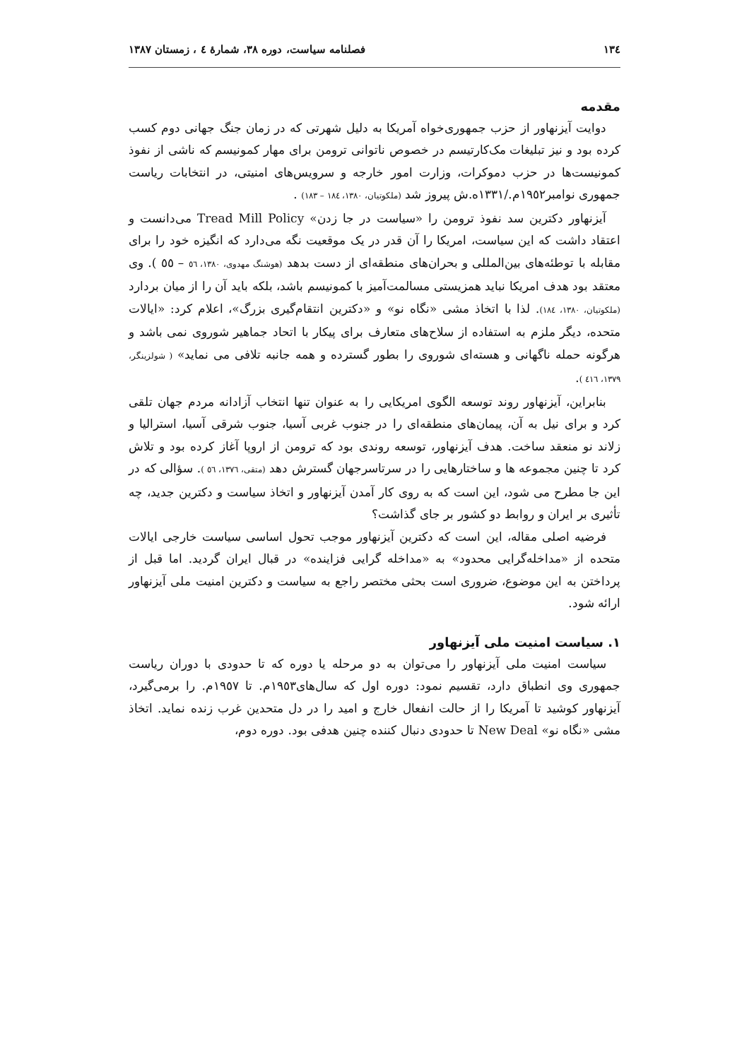١٣٤ فصلنامه سیاست، دوره ٣٨، شمارهٔ ٤ ، زمستان ١٣٨٧
مقدمه
دوایت آیزنهاور از حزب جمهوری‌خواه آمریکا به دلیل شهرتی که در زمان جنگ جهانی دوم کسب کرده بود و نیز تبلیغات مک‌کارتیسم در خصوص ناتوانی ترومن برای مهار کمونیسم که ناشی از نفوذ کمونیست‌ها در حزب دموکرات، وزارت امور خارجه و سرویس‌های امنیتی، در انتخابات ریاست جمهوری نوامبر١٩٥٢م./١٣٣١ه.ش پیروز شد (ملکوتیان، ١٣٨٠، ١٨٤ – ١٨٣) .
آیزنهاور دکترین سد نفوذ ترومن را «سیاست در جا زدن» Tread Mill Policy می‌دانست و اعتقاد داشت که این سیاست، امریکا را آن قدر در یک موقعیت نگه می‌دارد که انگیزه خود را برای مقابله با توطئه‌های بین‌المللی و بحران‌های منطقه‌ای از دست بدهد (هوشنگ مهدوی، ١٣٨٠، ٥٦ – ٥٥ ). وی معتقد بود هدف امریکا نباید همزیستی مسالمت‌آمیز با کمونیسم باشد، بلکه باید آن را از میان بردارد (ملکوتیان، ١٣٨٠، ١٨٤). لذا با اتخاذ مشی «نگاه نو» و «دکترین انتقام‌گیری بزرگ»، اعلام کرد: «ایالات متحده، دیگر ملزم به استفاده از سلاح‌های متعارف برای پیکار با اتحاد جماهیر شوروی نمی باشد و هرگونه حمله ناگهانی و هسته‌ای شوروی را بطور گسترده و همه جانبه تلافی می نماید» ( شولزینگر، ١٣٧٩، ٤١٦ ).
بنابراین، آیزنهاور روند توسعه الگوی امریکایی را به عنوان تنها انتخاب آزادانه مردم جهان تلقی کرد و برای نیل به آن، پیمان‌های منطقه‌ای را در جنوب غربی آسیا، جنوب شرقی آسیا، استرالیا و زلاند نو منعقد ساخت. هدف آیزنهاور، توسعه روندی بود که ترومن از اروپا آغاز کرده بود و تلاش کرد تا چنین مجموعه ها و ساختارهایی را در سرتاسرجهان گسترش دهد (متقی، ١٣٧٦، ٥٦ ). سؤالی که در این جا مطرح می شود، این است که به روی کار آمدن آیزنهاور و اتخاذ سیاست و دکترین جدید، چه تأثیری بر ایران و روابط دو کشور بر جای گذاشت؟
فرضیه اصلی مقاله، این است که دکترین آیزنهاور موجب تحول اساسی سیاست خارجی ایالات متحده از «مداخله‌گرایی محدود» به «مداخله گرایی فزاینده» در قبال ایران گردید. اما قبل از پرداختن به این موضوع، ضروری است بحثی مختصر راجع به سیاست و دکترین امنیت ملی آیزنهاور ارائه شود.
١. سیاست امنیت ملی آیزنهاور
سیاست امنیت ملی آیزنهاور را می‌توان به دو مرحله یا دوره که تا حدودی با دوران ریاست جمهوری وی انطباق دارد، تقسیم نمود: دوره اول که سال‌های١٩٥٣م. تا ١٩٥٧م. را برمی‌گیرد، آیزنهاور کوشید تا آمریکا را از حالت انفعال خارج و امید را در دل متحدین غرب زنده نماید. اتخاذ مشی «نگاه نو» New Deal تا حدودی دنبال کننده چنین هدفی بود. دوره دوم،